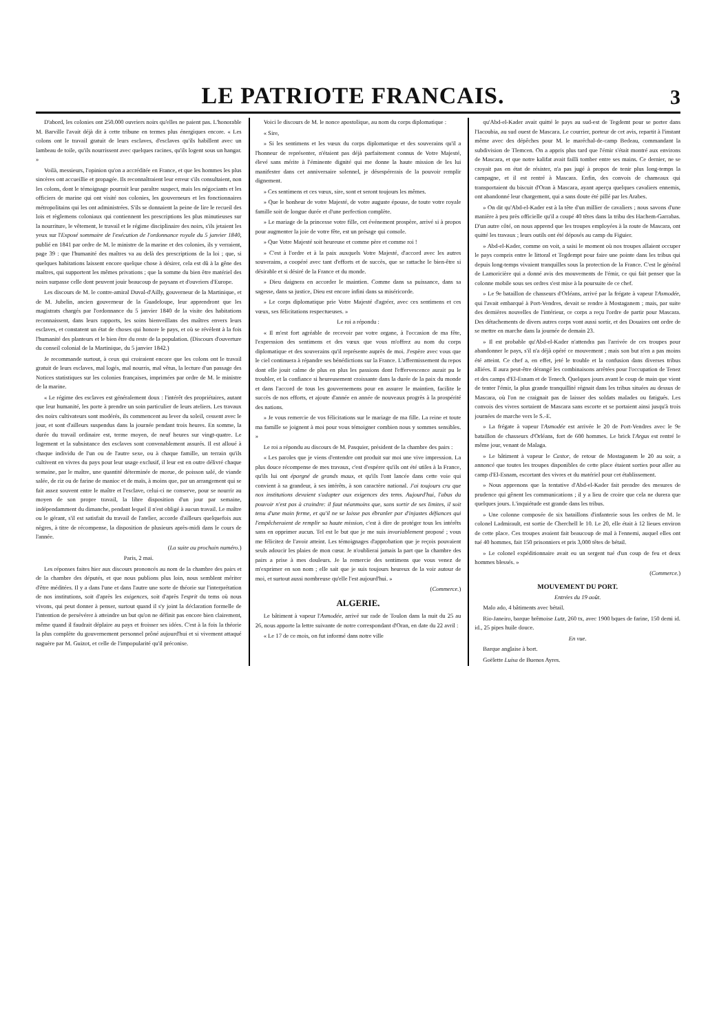LE PATRIOTE FRANCAIS.
3
D'abord, les colonies ont 250.000 ouvriers noirs qu'elles ne paient pas. L'honorable M. Barville l'avait déjà dit à cette tribune en termes plus énergiques encore. « Les colons ont le travail gratuit de leurs esclaves, d'esclaves qu'ils habillent avec un lambeau de toile, qu'ils nourrissent avec quelques racines, qu'ils logent sous un hangar. »
Voilà, messieurs, l'opinion qu'on a accréditée en France, et que les hommes les plus sincères ont accueillie et propagée. Ils reconnaîtraient leur erreur s'ils consultaient, non les colons, dont le témoignage pourrait leur paraître suspect, mais les négociants et les officiers de marine qui ont visité nos colonies, les gouverneurs et les fonctionnaires métropolitains qui les ont administrées. S'ils se donnaient la peine de lire le recueil des lois et règlemens coloniaux qui contiennent les prescriptions les plus minutieuses sur la nourriture, le vêtement, le travail et le régime disciplinaire des noirs, s'ils jetaient les yeux sur l'Exposé sommaire de l'exécution de l'ordonnance royale du 5 janvier 1840, publié en 1841 par ordre de M. le ministre de la marine et des colonies, ils y verraient, page 39 : que l'humanité des maîtres va au delà des prescriptions de la loi ; que, si quelques habitations laissent encore quelque chose à désirer, cela est dû à la gêne des maîtres, qui supportent les mêmes privations ; que la somme du bien être matériel des noirs surpasse celle dont peuvent jouir beaucoup de paysans et d'ouvriers d'Europe.
Les discours de M. le contre-amiral Duval-d'Ailly, gouverneur de la Martinique, et de M. Jubelin, ancien gouverneur de la Guadeloupe, leur apprendront que les magistrats chargés par l'ordonnance du 5 janvier 1840 de la visite des habitations reconnaissent, dans leurs rapports, les soins bienveillans des maîtres envers leurs esclaves, et constatent un état de choses qui honore le pays, et où se révèlent à la fois l'humanité des planteurs et le bien être du reste de la population. (Discours d'ouverture du conseil colonial de la Martinique, du 5 janvier 1842.)
Je recommande surtout, à ceux qui croiraient encore que les colons ont le travail gratuit de leurs esclaves, mal logés, mal nourris, mal vêtus, la lecture d'un passage des Notices statistiques sur les colonies françaises, imprimées par ordre de M. le ministre de la marine.
« Le régime des esclaves est généralement doux : l'intérêt des propriétaires, autant que leur humanité, les porte à prendre un soin particulier de leurs ateliers. Les travaux des noirs cultivateurs sont modérés, ils commencent au lever du soleil, cessent avec le jour, et sont d'ailleurs suspendus dans la journée pendant trois heures. En somme, la durée du travail ordinaire est, terme moyen, de neuf heures sur vingt-quatre. Le logement et la subsistance des esclaves sont convenablement assurés. Il est alloué à chaque individu de l'un ou de l'autre sexe, ou à chaque famille, un terrain qu'ils cultivent en vivres du pays pour leur usage exclusif, il leur est en outre délivré chaque semaine, par le maître, une quantité déterminée de morue, de poisson salé, de viande salée, de riz ou de farine de manioc et de maïs, à moins que, par un arrangement qui se fait assez souvent entre le maître et l'esclave, celui-ci ne conserve, pour se nourrir au moyen de son propre travail, la libre disposition d'un jour par semaine, indépendamment du dimanche, pendant lequel il n'est obligé à aucun travail. Le maître ou le gérant, s'il est satisfait du travail de l'atelier, accorde d'ailleurs quelquefois aux nègres, à titre de récompense, la disposition de plusieurs après-midi dans le cours de l'année.
(La suite au prochain numéro.)
Paris, 2 mai.
Les réponses faites hier aux discours prononcés au nom de la chambre des pairs et de la chambre des députés, et que nous publions plus loin, nous semblent mériter d'être méditées. Il y a dans l'une et dans l'autre une sorte de théorie sur l'interprétation de nos institutions, soit d'après les exigences, soit d'après l'esprit du tems où nous vivons, qui peut donner à penser, surtout quand il s'y joint la déclaration formelle de l'intention de persévérer à atteindre un but qu'on ne définit pas encore bien clairement, même quand il faudrait déplaire au pays et froisser ses idées. C'est à la fois la théorie la plus complète du gouvernement personnel prôné aujourd'hui et si vivement attaqué naguère par M. Guizot, et celle de l'impopularité qu'il préconise.
Voici le discours de M. le nonce apostolique, au nom du corps diplomatique :
« Sire,
» Si les sentimens et les vœux du corps diplomatique et des souverains qu'il a l'honneur de représenter, n'étaient pas déjà parfaitement connus de Votre Majesté, élevé sans mérite à l'éminente dignité qui me donne la haute mission de les lui manifester dans cet anniversaire solennel, je désespérerais de la pouvoir remplir dignement.
» Ces sentimens et ces vœux, sire, sont et seront toujours les mêmes.
» Que le bonheur de votre Majesté, de votre auguste épouse, de toute votre royale famille soit de longue durée et d'une perfection complète.
» Le mariage de la princesse votre fille, cet événement prospère, arrivé si à propos pour augmenter la joie de votre fête, est un présage qui console.
» Que Votre Majesté soit heureuse et comme père et comme roi !
» C'est à l'ordre et à la paix auxquels Votre Majesté, d'accord avec les autres souverains, a coopéré avec tant d'efforts et de succès, que se rattache le bien-être si désirable et si désiré de la France et du monde.
» Dieu daignera en accorder le maintien. Comme dans sa puissance, dans sa sagesse, dans sa justice, Dieu est encore infini dans sa miséricorde.
» Le corps diplomatique prie Votre Majesté d'agréer, avec ces sentimens et ces vœux, ses félicitations respectueuses. »
Le roi a répondu :
« Il m'est fort agréable de recevoir par votre organe, à l'occasion de ma fête, l'expression des sentimens et des vœux que vous m'offrez au nom du corps diplomatique et des souverains qu'il représente auprès de moi. J'espère avec vous que le ciel continuera à répandre ses bénédictions sur la France. L'affermissement du repos dont elle jouit calme de plus en plus les passions dont l'effervescence aurait pu le troubler, et la confiance si heureusement croissante dans la durée de la paix du monde et dans l'accord de tous les gouvernemens pour en assurer le maintien, facilite le succès de nos efforts, et ajoute d'année en année de nouveaux progrès à la prospérité des nations.
» Je vous remercie de vos félicitations sur le mariage de ma fille. La reine et toute ma famille se joignent à moi pour vous témoigner combien nous y sommes sensibles. »
Le roi a répondu au discours de M. Pasquier, président de la chambre des pairs :
« Les paroles que je viens d'entendre ont produit sur moi une vive impression. La plus douce récompense de mes travaux, c'est d'espérer qu'ils ont été utiles à la France, qu'ils lui ont épargné de grands maux, et qu'ils l'ont lancée dans cette voie qui convient à sa grandeur, à ses intérêts, à son caractère national. J'ai toujours cru que nos institutions devaient s'adapter aux exigences des tems. Aujourd'hui, l'abus du pouvoir n'est pas à craindre: il faut néanmoins que, sans sortir de ses limites, il soit tenu d'une main ferme, et qu'il ne se laisse pas ébranler par d'injustes défiances qui l'empêcheraient de remplir sa haute mission, c'est à dire de protéger tous les intérêts sans en opprimer aucun. Tel est le but que je me suis invariablement proposé ; vous me félicitez de l'avoir atteint. Les témoignages d'approbation que je reçois pouvaient seuls adoucir les plaies de mon cœur. Je n'oublierai jamais la part que la chambre des pairs a prise à mes douleurs. Je la remercie des sentimens que vous venez de m'exprimer en son nom ; elle sait que je suis toujours heureux de la voir autour de moi, et surtout aussi nombreuse qu'elle l'est aujourd'hui. »
(Commerce.)
ALGERIE.
Le bâtiment à vapeur l'Asmodée, arrivé sur rade de Toulon dans la nuit du 25 au 26, nous apporte la lettre suivante de notre correspondant d'Oran, en date du 22 avril :
« Le 17 de ce mois, on fut informé dans notre ville
qu'Abd-el-Kader avait quitté le pays au sud-est de Tegdemt pour se porter dans l'Iacoubia, au sud ouest de Mascara. Le courrier, porteur de cet avis, repartit à l'instant même avec des dépêches pour M. le maréchal-de-camp Bedeau, commandant la subdivision de Tlemcen. On a appris plus tard que l'émir s'était montré aux environs de Mascara, et que notre kalifat avait failli tomber entre ses mains. Ce dernier, ne se croyait pas en état de résister, n'a pas jugé à propos de tenir plus long-temps la campagne, et il est rentré à Mascara. Enfin, des convois de chameaux qui transportaient du biscuit d'Oran à Mascara, ayant aperçu quelques cavaliers ennemis, ont abandonné leur chargement, qui a sans doute été pillé par les Arabes.
» On dit qu'Abd-el-Kader est à la tête d'un millier de cavaliers ; nous savons d'une manière à peu près officielle qu'il a coupé 40 têtes dans la tribu des Hachem-Garrabas. D'un autre côté, on nous apprend que les troupes employées à la route de Mascara, ont quitté les travaux ; leurs outils ont été déposés au camp du Figuier.
» Abd-el-Kader, comme on voit, a saisi le moment où nos troupes allaient occuper le pays compris entre le littoral et Tegdempt pour faire une pointe dans les tribus qui depuis long-temps vivaient tranquilles sous la protection de la France. C'est le général de Lamoricière qui a donné avis des mouvements de l'émir, ce qui fait penser que la colonne mobile sous ses ordres s'est mise à la poursuite de ce chef.
» Le 9e bataillon de chasseurs d'Orléans, arrivé par la frégate à vapeur l'Asmodée, qui l'avait embarqué à Port-Vendres, devait se rendre à Mostaganem ; mais, par suite des dernières nouvelles de l'intérieur, ce corps a reçu l'ordre de partir pour Mascara. Des détachements de divers autres corps vont aussi sortir, et des Douaires ont ordre de se mettre en marche dans la journée de demain 23.
» Il est probable qu'Abd-el-Kader n'attendra pas l'arrivée de ces troupes pour abandonner le pays, s'il n'a déjà opéré ce mouvement ; mais son but n'en a pas moins été atteint. Ce chef a, en effet, jeté le trouble et la confusion dans diverses tribus alliées. Il aura peut-être dérangé les combinaisons arrêtées pour l'occupation de Tenez et des camps d'El-Esnam et de Tenech. Quelques jours avant le coup de main que vient de tenter l'émir, la plus grande tranquillité régnait dans les tribus situées au dessus de Mascara, où l'on ne craignait pas de laisser des soldats malades ou fatigués. Les convois des vivres sortaient de Mascara sans escorte et se portaient ainsi jusqu'à trois journées de marche vers le S.-E.
» La frégate à vapeur l'Asmodée est arrivée le 20 de Port-Vendres avec le 9e bataillon de chasseurs d'Orléans, fort de 600 hommes. Le brick l'Argus est rentré le même jour, venant de Malaga.
» Le bâtiment à vapeur le Castor, de retour de Mostaganem le 20 au soir, a annoncé que toutes les troupes disponibles de cette place étaient sorties pour aller au camp d'El-Esnam, escortant des vivres et du matériel pour cet établissement.
» Nous apprenons que la tentative d'Abd-el-Kader fait prendre des mesures de prudence qui gênent les communications ; il y a lieu de croire que cela ne durera que quelques jours. L'inquiétude est grande dans les tribus.
» Une colonne composée de six bataillons d'infanterie sous les ordres de M. le colonel Ladmirault, est sortie de Cherchell le 10. Le 20, elle était à 12 lieues environ de cette place. Ces troupes avaient fait beaucoup de mal à l'ennemi, auquel elles ont tué 40 hommes, fait 150 prisonniers et pris 3,000 têtes de bétail.
» Le colonel expéditionnaire avait eu un sergent tué d'un coup de feu et deux hommes blessés. »
(Commerce.)
MOUVEMENT DU PORT.
Entrées du 19 août.
Malo ado, 4 bâtiments avec bétail.
Rio-Janeiro, barque brêmoise Lutz, 260 tx, avec 1900 bques de farine, 150 demi id. id., 25 pipes huile douce.
En vue.
Barque anglaise à bort.
Goëlette Luisa de Buenos Ayres.